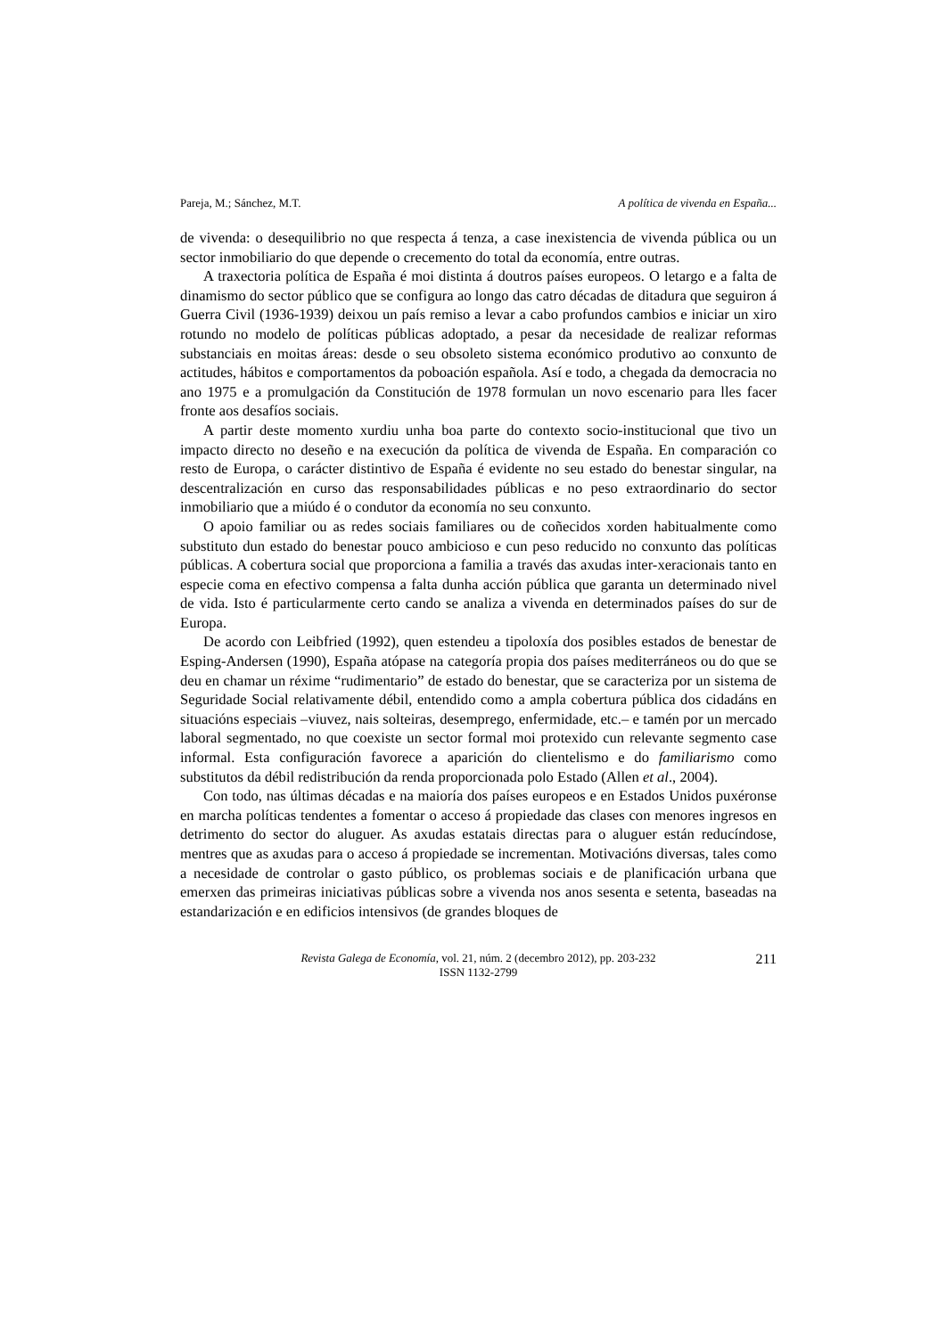Pareja, M.; Sánchez, M.T. A política de vivenda en España...
de vivenda: o desequilibrio no que respecta á tenza, a case inexistencia de vivenda pública ou un sector inmobiliario do que depende o crecemento do total da economía, entre outras.
A traxectoria política de España é moi distinta á doutros países europeos. O letargo e a falta de dinamismo do sector público que se configura ao longo das catro décadas de ditadura que seguiron á Guerra Civil (1936-1939) deixou un país remiso a levar a cabo profundos cambios e iniciar un xiro rotundo no modelo de políticas públicas adoptado, a pesar da necesidade de realizar reformas substanciais en moitas áreas: desde o seu obsoleto sistema económico produtivo ao conxunto de actitudes, hábitos e comportamentos da poboación española. Así e todo, a chegada da democracia no ano 1975 e a promulgación da Constitución de 1978 formulan un novo escenario para lles facer fronte aos desafíos sociais.
A partir deste momento xurdiu unha boa parte do contexto socio-institucional que tivo un impacto directo no deseño e na execución da política de vivenda de España. En comparación co resto de Europa, o carácter distintivo de España é evidente no seu estado do benestar singular, na descentralización en curso das responsabilidades públicas e no peso extraordinario do sector inmobiliario que a miúdo é o condutor da economía no seu conxunto.
O apoio familiar ou as redes sociais familiares ou de coñecidos xorden habitualmente como substituto dun estado do benestar pouco ambicioso e cun peso reducido no conxunto das políticas públicas. A cobertura social que proporciona a familia a través das axudas inter-xeracionais tanto en especie coma en efectivo compensa a falta dunha acción pública que garanta un determinado nivel de vida. Isto é particularmente certo cando se analiza a vivenda en determinados países do sur de Europa.
De acordo con Leibfried (1992), quen estendeu a tipoloxía dos posibles estados de benestar de Esping-Andersen (1990), España atópase na categoría propia dos países mediterráneos ou do que se deu en chamar un réxime “rudimentario” de estado do benestar, que se caracteriza por un sistema de Seguridade Social relativamente débil, entendido como a ampla cobertura pública dos cidadáns en situacións especiais –viuvez, nais solteiras, desemprego, enfermidade, etc.– e tamén por un mercado laboral segmentado, no que coexiste un sector formal moi protexido cun relevante segmento case informal. Esta configuración favorece a aparición do clientelismo e do familiarismo como substitutos da débil redistribución da renda proporcionada polo Estado (Allen et al., 2004).
Con todo, nas últimas décadas e na maioría dos países europeos e en Estados Unidos puxéronse en marcha políticas tendentes a fomentar o acceso á propiedade das clases con menores ingresos en detrimento do sector do aluguer. As axudas estatais directas para o aluguer están reducíndose, mentres que as axudas para o acceso á propiedade se incrementan. Motivacións diversas, tales como a necesidade de controlar o gasto público, os problemas sociais e de planificación urbana que emerxen das primeiras iniciativas públicas sobre a vivenda nos anos sesenta e setenta, baseadas na estandarización e en edificios intensivos (de grandes bloques de
Revista Galega de Economía, vol. 21, núm. 2 (decembro 2012), pp. 203-232
ISSN 1132-2799
211